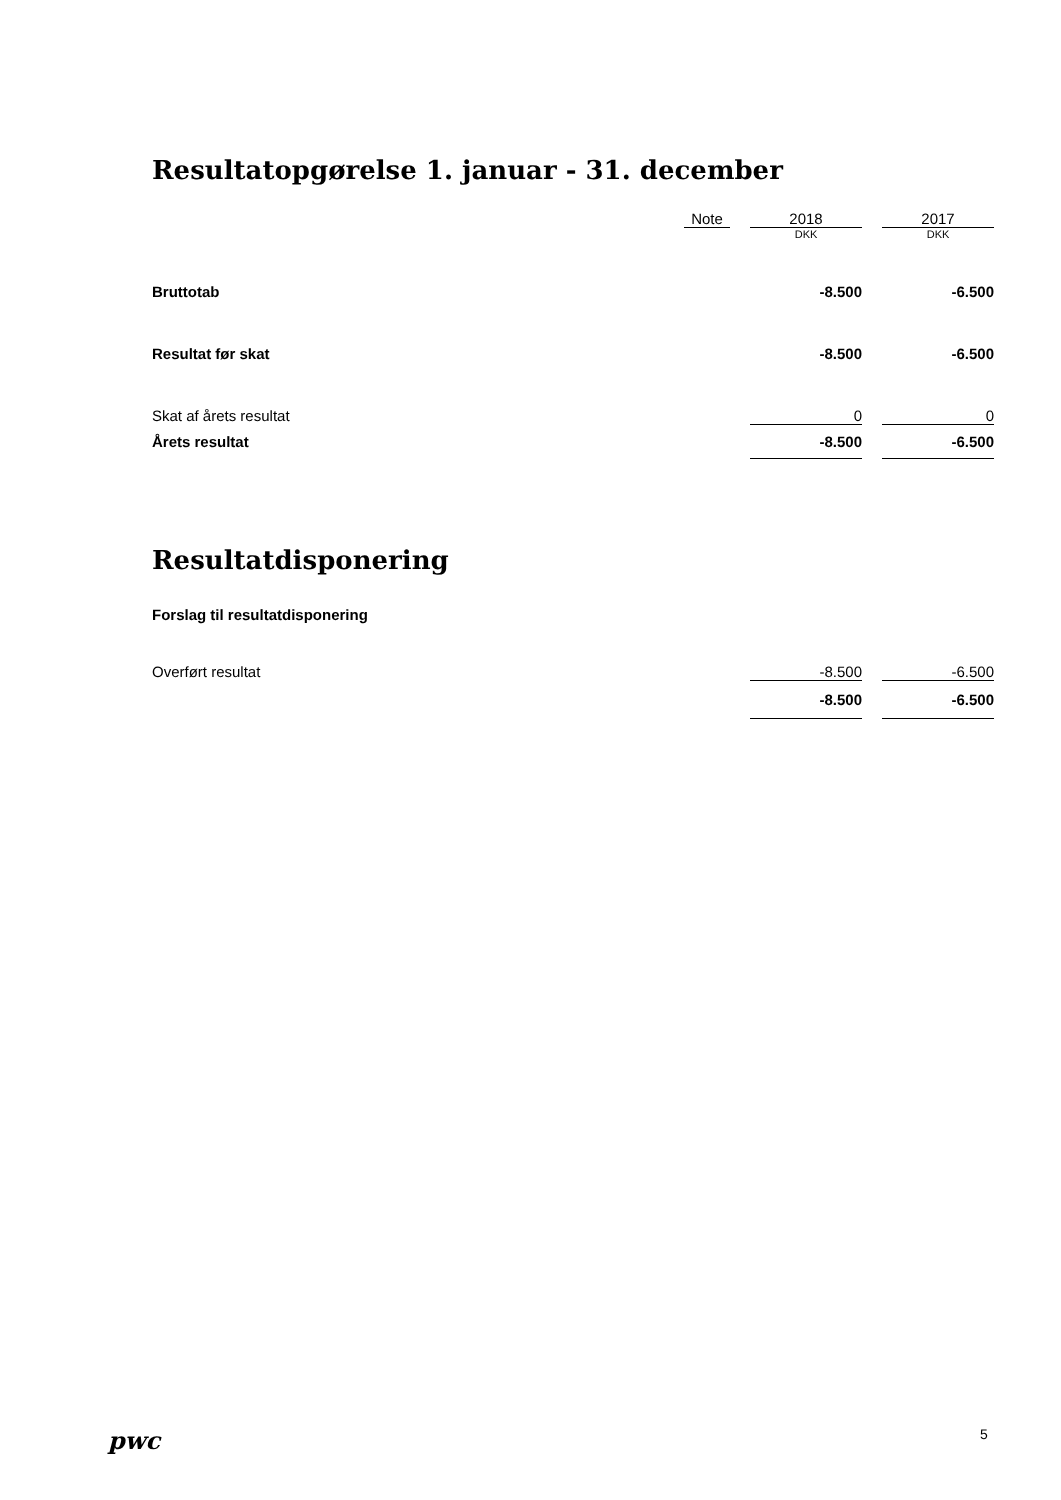Resultatopgørelse 1. januar - 31. december
| | Note | | 2018 | | 2017 |
| | | | DKK | | DKK |
| Bruttotab | | | -8.500 | | -6.500 |
| Resultat før skat | | | -8.500 | | -6.500 |
| Skat af årets resultat | | | 0 | | 0 |
| Årets resultat | | | -8.500 | | -6.500 |
Resultatdisponering
| Forslag til resultatdisponering | | | | | |
| Overført resultat | | | -8.500 | | -6.500 |
| | | | -8.500 | | -6.500 |
pwc 5